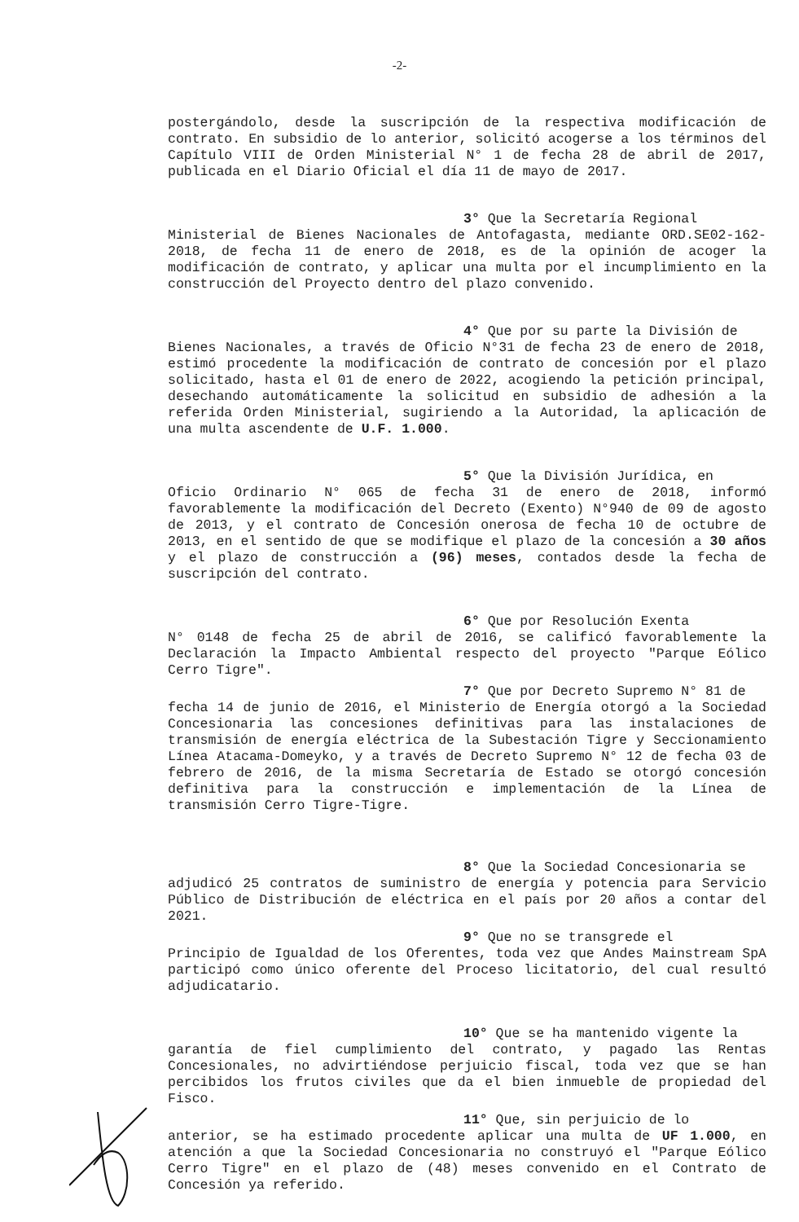-2-
postergándolo, desde la suscripción de la respectiva modificación de contrato. En subsidio de lo anterior, solicitó acogerse a los términos del Capítulo VIII de Orden Ministerial N° 1 de fecha 28 de abril de 2017, publicada en el Diario Oficial el día 11 de mayo de 2017.
3° Que la Secretaría Regional
Ministerial de Bienes Nacionales de Antofagasta, mediante ORD.SE02-162-2018, de fecha 11 de enero de 2018, es de la opinión de acoger la modificación de contrato, y aplicar una multa por el incumplimiento en la construcción del Proyecto dentro del plazo convenido.
4° Que por su parte la División de
Bienes Nacionales, a través de Oficio N°31 de fecha 23 de enero de 2018, estimó procedente la modificación de contrato de concesión por el plazo solicitado, hasta el 01 de enero de 2022, acogiendo la petición principal, desechando automáticamente la solicitud en subsidio de adhesión a la referida Orden Ministerial, sugiriendo a la Autoridad, la aplicación de una multa ascendente de U.F. 1.000.
5° Que la División Jurídica, en
Oficio Ordinario N° 065 de fecha 31 de enero de 2018, informó favorablemente la modificación del Decreto (Exento) N°940 de 09 de agosto de 2013, y el contrato de Concesión onerosa de fecha 10 de octubre de 2013, en el sentido de que se modifique el plazo de la concesión a 30 años y el plazo de construcción a (96) meses, contados desde la fecha de suscripción del contrato.
6° Que por Resolución Exenta
N° 0148 de fecha 25 de abril de 2016, se calificó favorablemente la Declaración la Impacto Ambiental respecto del proyecto "Parque Eólico Cerro Tigre".
7° Que por Decreto Supremo N° 81 de
fecha 14 de junio de 2016, el Ministerio de Energía otorgó a la Sociedad Concesionaria las concesiones definitivas para las instalaciones de transmisión de energía eléctrica de la Subestación Tigre y Seccionamiento Línea Atacama-Domeyko, y a través de Decreto Supremo N° 12 de fecha 03 de febrero de 2016, de la misma Secretaría de Estado se otorgó concesión definitiva para la construcción e implementación de la Línea de transmisión Cerro Tigre-Tigre.
8° Que la Sociedad Concesionaria se
adjudicó 25 contratos de suministro de energía y potencia para Servicio Público de Distribución de eléctrica en el país por 20 años a contar del 2021.
9° Que no se transgrede el
Principio de Igualdad de los Oferentes, toda vez que Andes Mainstream SpA participó como único oferente del Proceso licitatorio, del cual resultó adjudicatario.
10° Que se ha mantenido vigente la
garantía de fiel cumplimiento del contrato, y pagado las Rentas Concesionales, no advirtiéndose perjuicio fiscal, toda vez que se han percibidos los frutos civiles que da el bien inmueble de propiedad del Fisco.
11° Que, sin perjuicio de lo
anterior, se ha estimado procedente aplicar una multa de UF 1.000, en atención a que la Sociedad Concesionaria no construyó el "Parque Eólico Cerro Tigre" en el plazo de (48) meses convenido en el Contrato de Concesión ya referido.